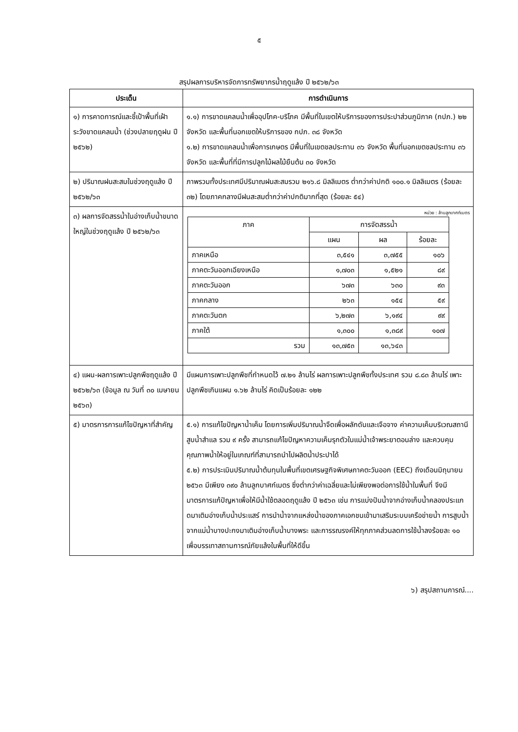๕
สรุปผลการบริหารจัดการทรัพยากรน้ำฤดูแล้ง ปี ๒๕๖๒/๖๓
| ประเด็น | การดำเนินการ |
| --- | --- |
| ๑) การคาดการณ์และชี้เป้าพื้นที่เฝ้าระวังขาดแคลนน้ำ (ช่วงปลายฤดูฝน ปี ๒๕๖๒) | ๑.๑) การขาดแคลนน้ำเพื่ออุปโภค-บริโภค มีพื้นที่ในเขตให้บริการของการประปาส่วนภูมิภาค (กปภ.) ๒๒ จังหวัด และพื้นที่นอกเขตให้บริการของ กปภ. ๓๘ จังหวัด ๑.๒) การขาดแคลนน้ำเพื่อการเกษตร มีพื้นที่ในเขตชลประทาน ๓๖ จังหวัด พื้นที่นอกเขตชลประทาน ๓๖ จังหวัด และพื้นที่ที่มีการปลูกไม้ผลไม้ยืนต้น ๓๐ จังหวัด |
| ๒) ปริมาณฝนสะสมในช่วงฤดูแล้ง ปี ๒๕๖๒/๖๓ | ภาพรวมทั้งประเทศมีปริมาณฝนสะสมรวม ๒๑๖.๘ มิลลิเมตร ต่ำกว่าค่าปกติ ๑๐๐.๑ มิลลิเมตร (ร้อยละ ๓๒) โดยภาคกลางมีฝนสะสมต่ำกว่าค่าปกติมากที่สุด (ร้อยละ ๕๔) |
| ๓) ผลการจัดสรรน้ำในอ่างเก็บน้ำขนาดใหญ่ในช่วงฤดูแล้ง ปี ๒๕๖๒/๖๓ | หน่วย : ล้านลูกบาศก์เมตร / ภาค / การจัดสรรน้ำ / / / / --- / --- / --- / --- / / / แผน / ผล / ร้อยละ / / ภาคเหนือ / ๓,๕๔๑ / ๓,๗๕๕ / ๑๐๖ / / ภาคตะวันออกเฉียงเหนือ / ๑,๗๐๓ / ๑,๕๒๑ / ๘๙ / / ภาคตะวันออก / ๖๗๓ / ๖๓๐ / ๙๓ / / ภาคกลาง / ๒๖๓ / ๑๕๔ / ๕๙ / / ภาคตะวันตก / ๖,๒๗๓ / ๖,๑๙๔ / ๙๙ / / ภาคใต้ / ๑,๓๐๐ / ๑,๓๘๙ / ๑๐๗ / / รวม / ๑๓,๗๕๓ / ๑๓,๖๔๓ / / |
| ๔) แผน-ผลการเพาะปลูกพืชฤดูแล้ง ปี ๒๕๖๒/๖๓ (ข้อมูล ณ วันที่ ๓๐ เมษายน ๒๕๖๓) | มีแผนการเพาะปลูกพืชที่กำหนดไว้ ๗.๒๑ ล้านไร่ ผลการเพาะปลูกพืชทั้งประเทศ รวม ๘.๘๓ ล้านไร่ เพาะปลูกพืชเกินแผน ๑.๖๒ ล้านไร่ คิดเป็นร้อยละ ๑๒๒ |
| ๕) มาตรการการแก้ไขปัญหาที่สำคัญ | ๕.๑) การแก้ไขปัญหาน้ำเค็ม โดยการเพิ่มปริมาณน้ำจืดเพื่อผลักดันและเจือจาง ค่าความเค็มบริเวณสถานีสูบน้ำสำแล รวม ๙ ครั้ง สามารถแก้ไขปัญหาความเค็มรุกตัวในแม่น้ำเจ้าพระยาตอนล่าง และควบคุมคุณภาพน้ำให้อยู่ในเกณฑ์ที่สามารถนำไปผลิตน้ำประปาได้ ๕.๒) การประเมินปริมาณน้ำต้นทุนในพื้นที่เขตเศรษฐกิจพิเศษภาคตะวันออก (EEC) ถึงเดือนมิถุนายน ๒๕๖๓ มีเพียง ๓๙๐ ล้านลูกบาศก์เมตร ซึ่งต่ำกว่าค่าเฉลี่ยและไม่เพียงพอต่อการใช้น้ำในพื้นที่ จึงมีมาตรการแก้ปัญหาเพื่อให้มีน้ำใช้ตลอดฤดูแล้ง ปี ๒๕๖๓ เช่น การแบ่งปันน้ำจากอ่างเก็บน้ำคลองประแกดมาเติมอ่างเก็บน้ำประแสร์ การนำน้ำจากแหล่งน้ำของภาคเอกชนเข้ามาเสริมระบบเครือข่ายน้ำ การสูบน้ำจากแม่น้ำบางปะกงมาเติมอ่างเก็บน้ำบางพระ และการรณรงค์ให้ทุกภาคส่วนลดการใช้น้ำลงร้อยละ ๑๐ เพื่อบรรเทาสถานการณ์ภัยแล้งในพื้นที่ให้ดีขึ้น |
๖) สรุปสถานการณ์....